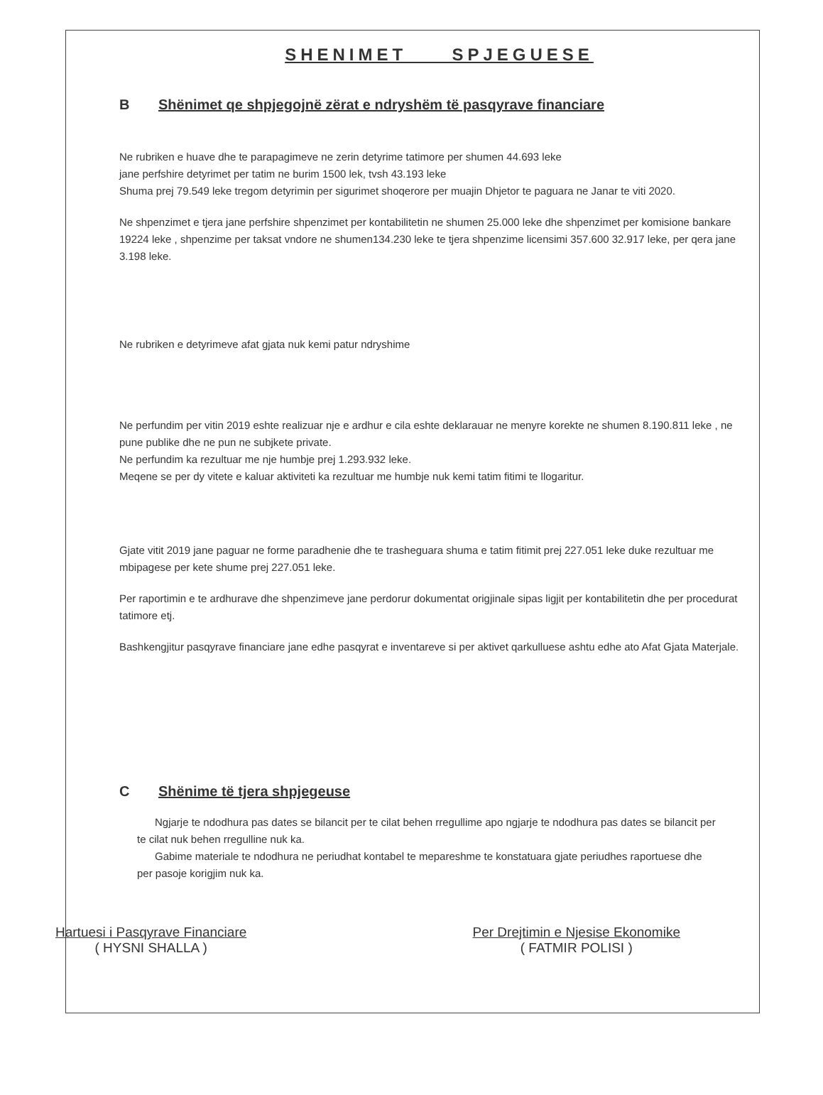SHENIMET SPJEGUESE
B Shënimet qe shpjegojnë zërat e ndryshëm të pasqyrave financiare
Ne rubriken e huave dhe te parapagimeve ne zerin detyrime tatimore per shumen 44.693 leke
jane perfshire detyrimet per tatim ne burim 1500 lek, tvsh 43.193 leke
Shuma prej 79.549 leke tregom detyrimin per sigurimet shoqerore per muajin Dhjetor te paguara ne Janar te viti 2020.
Ne shpenzimet e tjera jane perfshire shpenzimet per kontabilitetin ne shumen 25.000 leke dhe shpenzimet per komisione bankare 19224 leke , shpenzime per taksat vndore ne shumen134.230 leke te tjera shpenzime licensimi 357.600 32.917 leke, per qera jane 3.198 leke.
Ne rubriken e detyrimeve afat gjata nuk kemi patur ndryshime
Ne perfundim per vitin 2019 eshte realizuar nje e ardhur e cila eshte deklarauar ne menyre korekte ne shumen 8.190.811 leke , ne pune publike dhe ne pun ne subjkete private.
Ne perfundim ka rezultuar me nje humbje prej 1.293.932 leke.
Meqene se per dy vitete e kaluar aktiviteti ka rezultuar me humbje nuk kemi tatim fitimi te llogaritur.
Gjate vitit 2019 jane paguar ne forme paradhenie dhe te trasheguara shuma e tatim fitimit prej 227.051 leke duke rezultuar me mbipagese per kete shume prej 227.051 leke.
Per raportimin e te ardhurave dhe shpenzimeve jane perdorur dokumentat origjinale sipas ligjit per kontabilitetin dhe per procedurat tatimore etj.
Bashkengjitur pasqyrave financiare jane edhe pasqyrat e inventareve si per aktivet qarkulluese ashtu edhe ato Afat Gjata Materjale.
C Shënime të tjera shpjegeuse
Ngjarje te ndodhura pas dates se bilancit per te cilat behen rregullime apo ngjarje te ndodhura pas dates se bilancit per te cilat nuk behen rregulline nuk ka.
Gabime materiale te ndodhura ne periudhat kontabel te mepareshme te konstatuara gjate periudhes raportuese dhe per pasoje korigjim nuk ka.
Hartuesi i Pasqyrave Financiare
( HYSNI SHALLA )
Per Drejtimin e Njesise Ekonomike
( FATMIR POLISI )